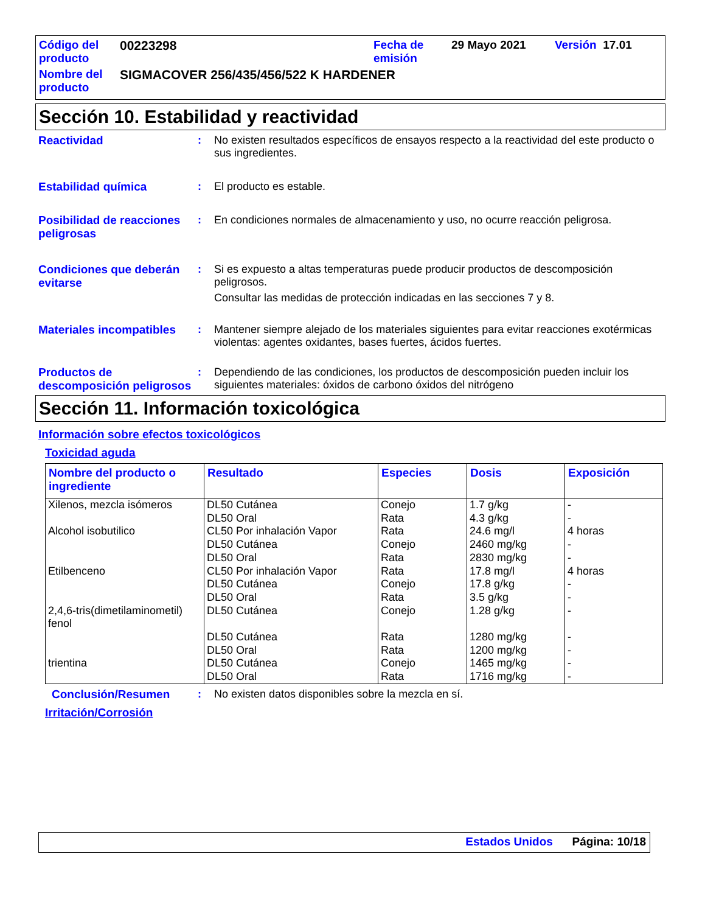| Código del producto | 00223298 | Fecha de emisión | 29 Mayo 2021 | Versión 17.01 |
| Nombre del producto | SIGMACOVER 256/435/456/522 K HARDENER | | | |
Sección 10. Estabilidad y reactividad
Reactividad :
No existen resultados específicos de ensayos respecto a la reactividad del este producto o sus ingredientes.
Estabilidad química :
El producto es estable.
Posibilidad de reacciones peligrosas
:
En condiciones normales de almacenamiento y uso, no ocurre reacción peligrosa.
Condiciones que deberán evitarse
:
Si es expuesto a altas temperaturas puede producir productos de descomposición peligrosos.
Consultar las medidas de protección indicadas en las secciones 7 y 8.
Materiales incompatibles
:
Mantener siempre alejado de los materiales siguientes para evitar reacciones exotérmicas violentas: agentes oxidantes, bases fuertes, ácidos fuertes.
Productos de descomposición peligrosos
:
Dependiendo de las condiciones, los productos de descomposición pueden incluir los siguientes materiales: óxidos de carbono óxidos del nitrógeno
Sección 11. Información toxicológica
Información sobre efectos toxicológicos
Toxicidad aguda
| Nombre del producto o ingrediente | Resultado | Especies | Dosis | Exposición |
| --- | --- | --- | --- | --- |
| Xilenos, mezcla isómeros Alcohol isobutilico Etilbenceno 2,4,6-tris(dimetilaminometil) fenol trientina | DL50 Cutánea DL50 Oral CL50 Por inhalación Vapor DL50 Cutánea DL50 Oral CL50 Por inhalación Vapor DL50 Cutánea DL50 Oral DL50 Cutánea DL50 Cutánea DL50 Oral DL50 Cutánea DL50 Oral | Conejo Rata Rata Conejo Rata Rata Conejo Rata Conejo Rata Rata Conejo Rata | 1.7 g/kg 4.3 g/kg 24.6 mg/l 2460 mg/kg 2830 mg/kg 17.8 mg/l 17.8 g/kg 3.5 g/kg 1.28 g/kg 1280 mg/kg 1200 mg/kg 1465 mg/kg 1716 mg/kg | - - 4 horas - - 4 horas - - - - - - - |
Conclusión/Resumen :
No existen datos disponibles sobre la mezcla en sí.
Irritación/Corrosión
Estados Unidos Página: 10/18